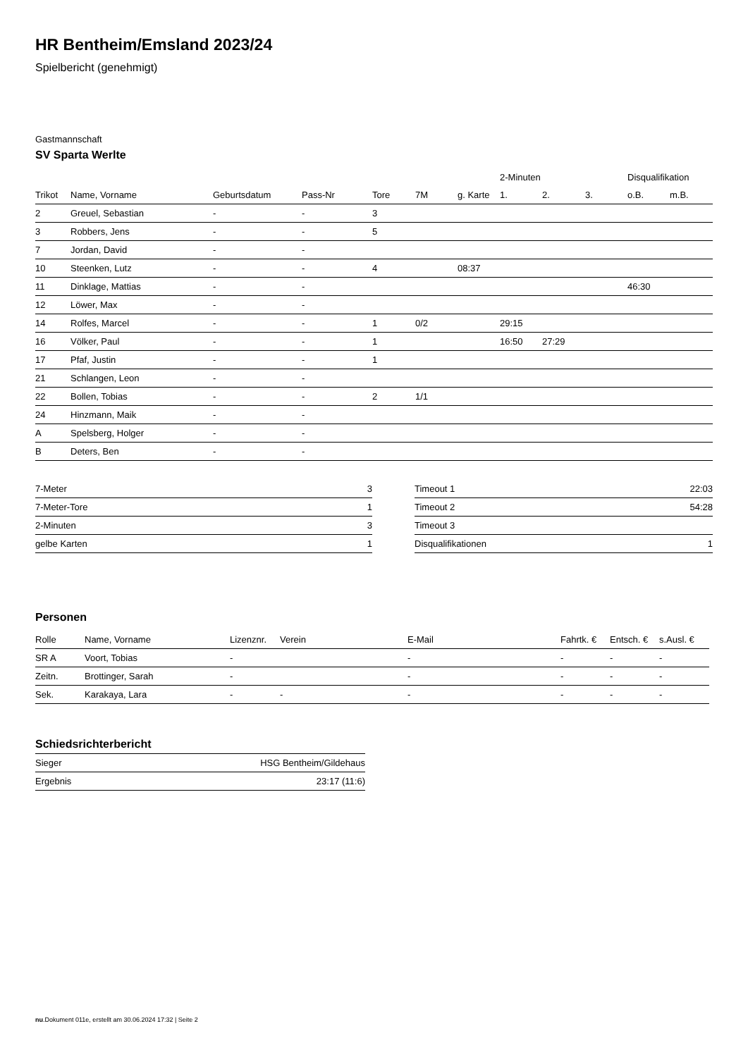HR Bentheim/Emsland 2023/24
Spielbericht (genehmigt)
Gastmannschaft
SV Sparta Werlte
| | | | | | | | 2-Minuten | | | Disqualifikation | |
| --- | --- | --- | --- | --- | --- | --- | --- | --- | --- | --- | --- |
| Trikot | Name, Vorname | Geburtsdatum | Pass-Nr | Tore | 7M | g. Karte | 1. | 2. | 3. | o.B. | m.B. |
| 2 | Greuel, Sebastian | - | - | 3 | | | | | | | |
| 3 | Robbers, Jens | - | - | 5 | | | | | | | |
| 7 | Jordan, David | - | - | | | | | | | | |
| 10 | Steenken, Lutz | - | - | 4 | | 08:37 | | | | | |
| 11 | Dinklage, Mattias | - | - | | | | | | | 46:30 | |
| 12 | Löwer, Max | - | - | | | | | | | | |
| 14 | Rolfes, Marcel | - | - | 1 | 0/2 | | 29:15 | | | | |
| 16 | Völker, Paul | - | - | 1 | | | 16:50 | 27:29 | | | |
| 17 | Pfaf, Justin | - | - | 1 | | | | | | | |
| 21 | Schlangen, Leon | - | - | | | | | | | | |
| 22 | Bollen, Tobias | - | - | 2 | 1/1 | | | | | | |
| 24 | Hinzmann, Maik | - | - | | | | | | | | |
| A | Spelsberg, Holger | - | - | | | | | | | | |
| B | Deters, Ben | - | - | | | | | | | | |
| 7-Meter | 3 |
| 7-Meter-Tore | 1 |
| 2-Minuten | 3 |
| gelbe Karten | 1 |
| Timeout 1 | 22:03 |
| Timeout 2 | 54:28 |
| Timeout 3 | |
| Disqualifikationen | 1 |
Personen
| Rolle | Name, Vorname | Lizenznr. | Verein | E-Mail | Fahrtk. € | Entsch. € | s.Ausl. € |
| --- | --- | --- | --- | --- | --- | --- | --- |
| SR A | Voort, Tobias | - | | - | - | - | - |
| Zeitn. | Brottinger, Sarah | - | | - | - | - | - |
| Sek. | Karakaya, Lara | - | - | - | - | - | - |
Schiedsrichterbericht
| Sieger | HSG Bentheim/Gildehaus |
| Ergebnis | 23:17 (11:6) |
nu.Dokument 011e, erstellt am 30.06.2024 17:32 | Seite 2